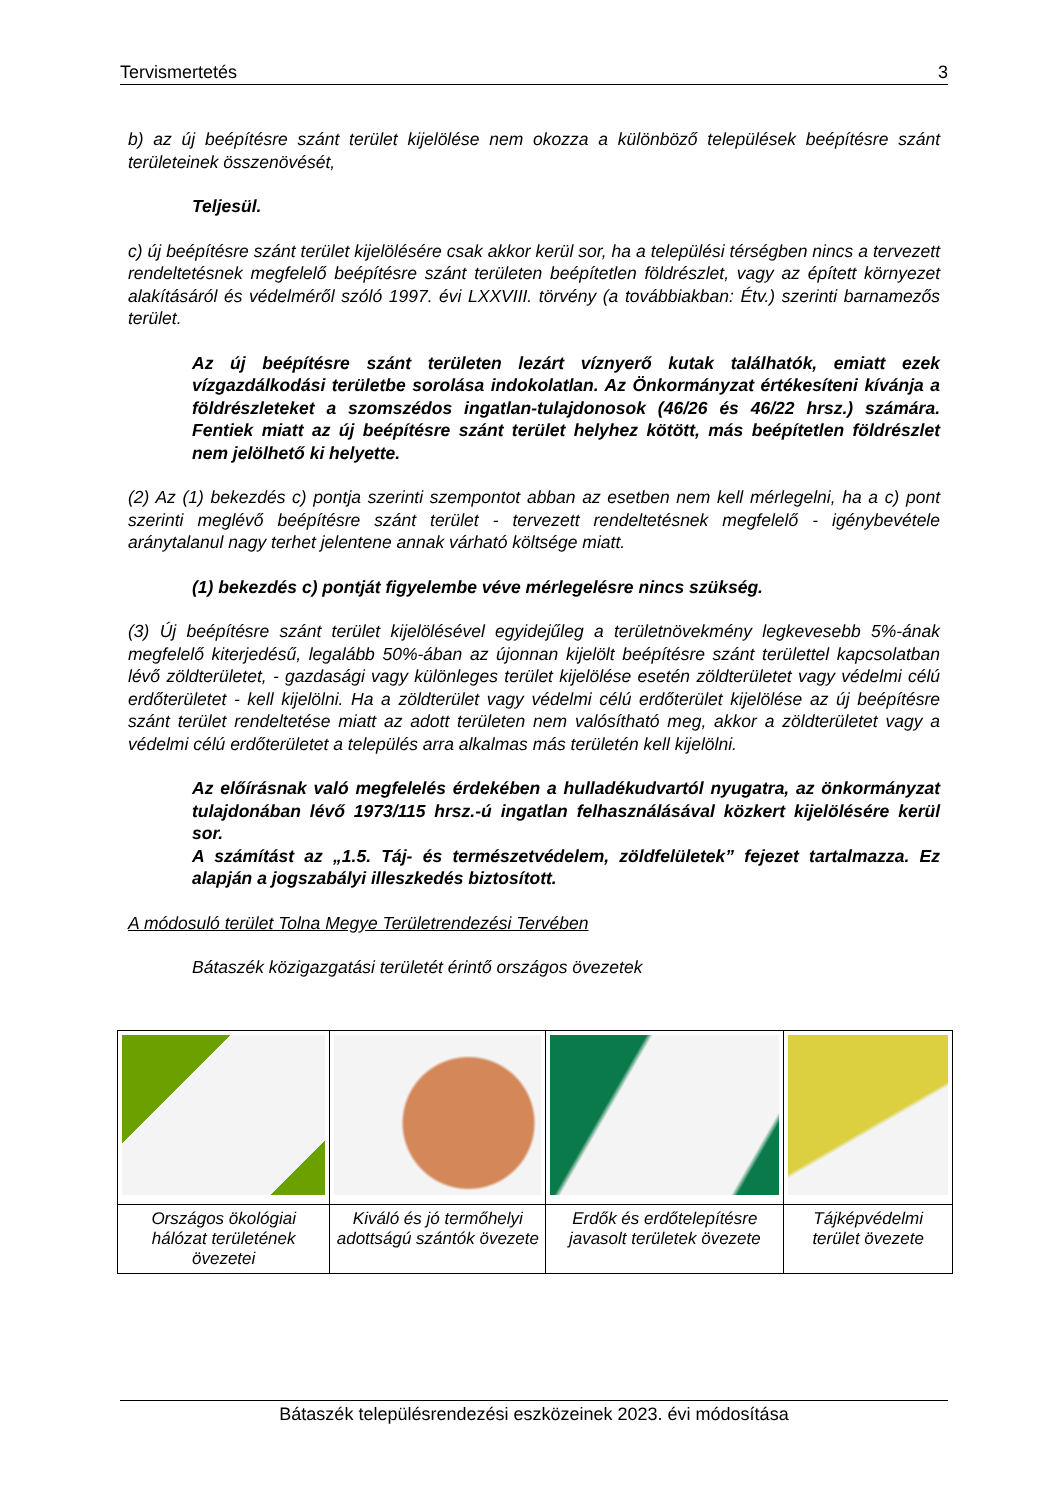Tervismertetés 3
b) az új beépítésre szánt terület kijelölése nem okozza a különböző települések beépítésre szánt területeinek összenövését,
Teljesül.
c) új beépítésre szánt terület kijelölésére csak akkor kerül sor, ha a települési térségben nincs a tervezett rendeltetésnek megfelelő beépítésre szánt területen beépítetlen földrészlet, vagy az épített környezet alakításáról és védelméről szóló 1997. évi LXXVIII. törvény (a továbbiakban: Étv.) szerinti barnamezős terület.
Az új beépítésre szánt területen lezárt víznyerő kutak találhatók, emiatt ezek vízgazdálkodási területbe sorolása indokolatlan. Az Önkormányzat értékesíteni kívánja a földrészleteket a szomszédos ingatlan-tulajdonosok (46/26 és 46/22 hrsz.) számára. Fentiek miatt az új beépítésre szánt terület helyhez kötött, más beépítetlen földrészlet nem jelölhető ki helyette.
(2) Az (1) bekezdés c) pontja szerinti szempontot abban az esetben nem kell mérlegelni, ha a c) pont szerinti meglévő beépítésre szánt terület - tervezett rendeltetésnek megfelelő - igénybevétele aránytalanul nagy terhet jelentene annak várható költsége miatt.
(1) bekezdés c) pontját figyelembe véve mérlegelésre nincs szükség.
(3) Új beépítésre szánt terület kijelölésével egyidejűleg a területnövekmény legkevesebb 5%-ának megfelelő kiterjedésű, legalább 50%-ában az újonnan kijelölt beépítésre szánt területtel kapcsolatban lévő zöldterületet, - gazdasági vagy különleges terület kijelölése esetén zöldterületet vagy védelmi célú erdőterületet - kell kijelölni. Ha a zöldterület vagy védelmi célú erdőterület kijelölése az új beépítésre szánt terület rendeltetése miatt az adott területen nem valósítható meg, akkor a zöldterületet vagy a védelmi célú erdőterületet a település arra alkalmas más területén kell kijelölni.
Az előírásnak való megfelelés érdekében a hulladékudvartól nyugatra, az önkormányzat tulajdonában lévő 1973/115 hrsz.-ú ingatlan felhasználásával közkert kijelölésére kerül sor.
A számítást az „1.5. Táj- és természetvédelem, zöldfelületek” fejezet tartalmazza. Ez alapján a jogszabályi illeszkedés biztosított.
A módosuló terület Tolna Megye Területrendezési Tervében
Bátaszék közigazgatási területét érintő országos övezetek
| Országos ökológiai hálózat területének övezetei | Kiváló és jó termőhelyi adottságú szántók övezete | Erdők és erdőtelepítésre javasolt területek övezete | Tájképvédelmi terület övezete |
Bátaszék településrendezési eszközeinek 2023. évi módosítása